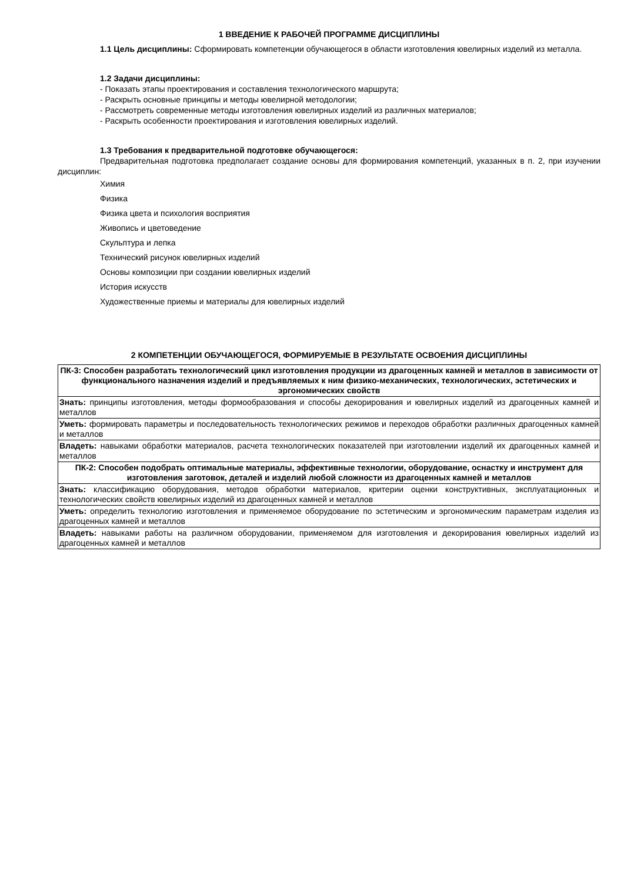1 ВВЕДЕНИЕ К РАБОЧЕЙ ПРОГРАММЕ ДИСЦИПЛИНЫ
1.1 Цель дисциплины: Сформировать компетенции обучающегося в области изготовления ювелирных изделий из металла.
1.2 Задачи дисциплины:
- Показать этапы проектирования и составления технологического маршрута;
- Раскрыть основные принципы и методы ювелирной методологии;
- Рассмотреть современные методы изготовления ювелирных изделий из различных материалов;
- Раскрыть особенности проектирования и изготовления ювелирных изделий.
1.3 Требования к предварительной подготовке обучающегося:
Предварительная подготовка предполагает создание основы для формирования компетенций, указанных в п. 2, при изучении дисциплин:
Химия
Физика
Физика цвета и психология восприятия
Живопись и цветоведение
Скульптура и лепка
Технический рисунок ювелирных изделий
Основы композиции при создании ювелирных изделий
История искусств
Художественные приемы и материалы для ювелирных изделий
2 КОМПЕТЕНЦИИ ОБУЧАЮЩЕГОСЯ, ФОРМИРУЕМЫЕ В РЕЗУЛЬТАТЕ ОСВОЕНИЯ ДИСЦИПЛИНЫ
| ПК-3: Способен разработать технологический цикл изготовления продукции из драгоценных камней и металлов в зависимости от функционального назначения изделий и предъявляемых к ним физико-механических, технологических, эстетических и эргономических свойств |
| Знать: принципы изготовления, методы формообразования и способы декорирования и ювелирных изделий из драгоценных камней и металлов |
| Уметь: формировать параметры и последовательность технологических режимов и переходов обработки различных драгоценных камней и металлов |
| Владеть: навыками обработки материалов, расчета технологических показателей при изготовлении изделий их драгоценных камней и металлов |
| ПК-2: Способен подобрать оптимальные материалы, эффективные технологии, оборудование, оснастку и инструмент для изготовления заготовок, деталей и изделий любой сложности из драгоценных камней и металлов |
| Знать: классификацию оборудования, методов обработки материалов, критерии оценки конструктивных, эксплуатационных и технологических свойств ювелирных изделий из драгоценных камней и металлов |
| Уметь: определить технологию изготовления и применяемое оборудование по эстетическим и эргономическим параметрам изделия из драгоценных камней и металлов |
| Владеть: навыками работы на различном оборудовании, применяемом для изготовления и декорирования ювелирных изделий из драгоценных камней и металлов |